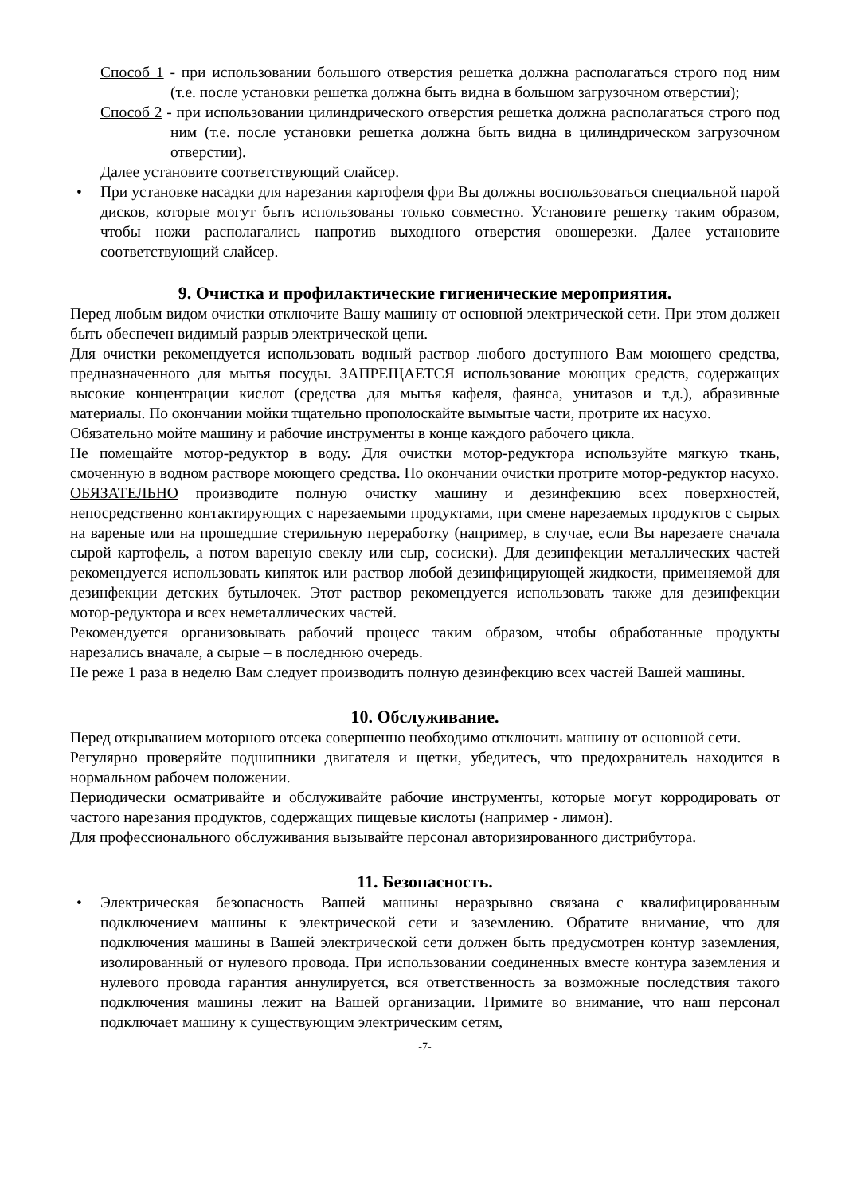Способ 1 - при использовании большого отверстия решетка должна располагаться строго под ним (т.е. после установки решетка должна быть видна в большом загрузочном отверстии);
Способ 2 - при использовании цилиндрического отверстия решетка должна располагаться строго под ним (т.е. после установки решетка должна быть видна в цилиндрическом загрузочном отверстии).
Далее установите соответствующий слайсер.
• При установке насадки для нарезания картофеля фри Вы должны воспользоваться специальной парой дисков, которые могут быть использованы только совместно. Установите решетку таким образом, чтобы ножи располагались напротив выходного отверстия овощерезки. Далее установите соответствующий слайсер.
9. Очистка и профилактические гигиенические мероприятия.
Перед любым видом очистки отключите Вашу машину от основной электрической сети. При этом должен быть обеспечен видимый разрыв электрической цепи.
Для очистки рекомендуется использовать водный раствор любого доступного Вам моющего средства, предназначенного для мытья посуды. ЗАПРЕЩАЕТСЯ использование моющих средств, содержащих высокие концентрации кислот (средства для мытья кафеля, фаянса, унитазов и т.д.), абразивные материалы. По окончании мойки тщательно прополоскайте вымытые части, протрите их насухо.
Обязательно мойте машину и рабочие инструменты в конце каждого рабочего цикла.
Не помещайте мотор-редуктор в воду. Для очистки мотор-редуктора используйте мягкую ткань, смоченную в водном растворе моющего средства. По окончании очистки протрите мотор-редуктор насухо.
ОБЯЗАТЕЛЬНО производите полную очистку машину и дезинфекцию всех поверхностей, непосредственно контактирующих с нарезаемыми продуктами, при смене нарезаемых продуктов с сырых на вареные или на прошедшие стерильную переработку (например, в случае, если Вы нарезаете сначала сырой картофель, а потом вареную свеклу или сыр, сосиски). Для дезинфекции металлических частей рекомендуется использовать кипяток или раствор любой дезинфицирующей жидкости, применяемой для дезинфекции детских бутылочек. Этот раствор рекомендуется использовать также для дезинфекции мотор-редуктора и всех неметаллических частей.
Рекомендуется организовывать рабочий процесс таким образом, чтобы обработанные продукты нарезались вначале, а сырые – в последнюю очередь.
Не реже 1 раза в неделю Вам следует производить полную дезинфекцию всех частей Вашей машины.
10. Обслуживание.
Перед открыванием моторного отсека совершенно необходимо отключить машину от основной сети.
Регулярно проверяйте подшипники двигателя и щетки, убедитесь, что предохранитель находится в нормальном рабочем положении.
Периодически осматривайте и обслуживайте рабочие инструменты, которые могут корродировать от частого нарезания продуктов, содержащих пищевые кислоты (например - лимон).
Для профессионального обслуживания вызывайте персонал авторизированного дистрибутора.
11. Безопасность.
• Электрическая безопасность Вашей машины неразрывно связана с квалифицированным подключением машины к электрической сети и заземлению. Обратите внимание, что для подключения машины в Вашей электрической сети должен быть предусмотрен контур заземления, изолированный от нулевого провода. При использовании соединенных вместе контура заземления и нулевого провода гарантия аннулируется, вся ответственность за возможные последствия такого подключения машины лежит на Вашей организации. Примите во внимание, что наш персонал подключает машину к существующим электрическим сетям,
-7-